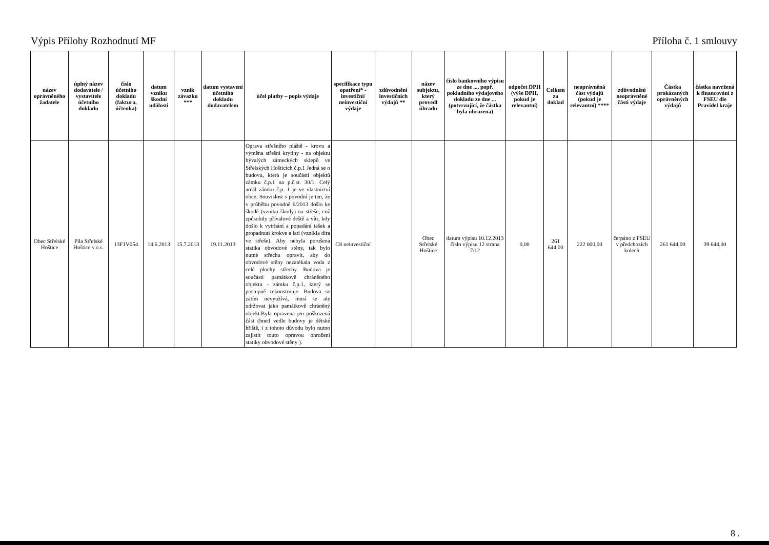Výpis Přílohy Rozhodnutí MF Příloha č. 1 smlouvy
| název oprávněného žadatele | úplný název dodavatele / vystavitele účetního dokladu | číslo účetního dokladu (faktura, účtenka) | datum vzniku škodní události | vznik závazku *** | datum vystavení účetního dokladu dodavatelem | účel platby – popis výdaje | specifikace typu opatření* - investiční/ neinvestiční výdaje | zdůvodnění investičních výdajů ** | název subjektu, který provedl úhradu | číslo bankovního výpisu ze dne ..., popř. pokladního výdajového dokladu ze dne ... (potvrzující, že částka byla uhrazena) | odpočet DPH (výše DPH, pokud je relevantní) | Celkem za doklad | neoprávněná část výdajů (pokud je relevantní) **** | zdůvodnění neoprávněné části výdaje | Částka prokázaných oprávněných výdajů | částka navržená k financování z FSEU dle Pravidel kraje |
| --- | --- | --- | --- | --- | --- | --- | --- | --- | --- | --- | --- | --- | --- | --- | --- | --- |
| Obec Střelské Hoštice | Pila Střelské Hoštice v.o.s. | 13F1V054 | 14.6.2013 | 15.7.2013 | 19.11.2013 | Oprava střešního pláště - krovu a výměna střešní krytiny - na objektu bývalých zámeckých sklepů ve Střelských Hošticích č.p.1 Jedná se o budovu, která je součástí objektů zámku č.p.1 na p.č.st. 30/1. Celý areál zámku č.p. 1 je ve vlastnictví obce. Souvislost s povodní je ten, že v průběhu povodně 6/2013 došlo ke škodě (vzniku škody) na střeše, což způsobily přívalové deště a vítr, kdy došlo k vytrhání a popadání tašek a propadnutí krokve a latí (vznikla díra ve střeše). Aby nebyla porušena statika obvodové stěny, tak bylo nutné střechu opravit, aby do obvodové stěny nezatékala voda z celé plochy střechy. Budova je součástí památkově chráněného objektu - zámku č.p.1, který se postupně rekonstruuje. Budova se zatím nevyužívá, musí se ale udržovat jako památkově chráněný objekt.Byla opravena jen poškozená část (hned vedle budovy je dětské hřiště, i z tohoto důvodu bylo nutno zajistit touto opravou ohrožení statiky obvodové stěny ). | C8 neinvestiční | | Obec Střelské Hoštice | datum výpisu 10.12.2013 číslo výpisu 12 strana 7/12 | 0,00 | 261 644,00 | 222 000,00 | čerpáno z FSEU v předchozích kolech | 261 644,00 | 39 644,00 |
8 .